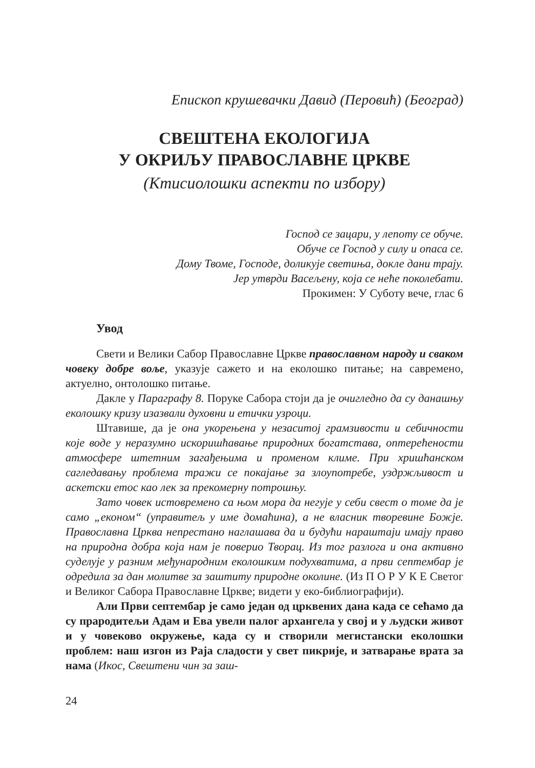Епископ крушевачки Давид (Перовић) (Београд)
СВЕШТЕНА ЕКОЛОГИЈА
У ОКРИЉУ ПРАВОСЛАВНЕ ЦРКВЕ
(Ктисиолошки аспекти по избору)
Господ се зацари, у лепоту се обуче.
Обуче се Господ у силу и опаса се.
Дому Твоме, Господе, доликује светиња, докле дани трају.
Јер утврди Васељену, која се неће поколебати.
Прокимен: У Суботу вече, глас 6
Увод
Свети и Велики Сабор Православне Цркве православном народу и сваком човеку добре воље, указује сажето и на еколошко питање; на савремено, актуелно, онтолошко питање.
Дакле у Параграфу 8. Поруке Сабора стоји да је очигледно да су данашњу еколошку кризу изазвали духовни и етички узроци.
Штавише, да је она укорењена у незаситој грамзивости и себичности које воде у неразумно искоришћавање природних богатстава, оптерећености атмосфере штетним загађењима и проме­ном климе. При хришћанском сагледавању проблема тражи се покајање за злоупотребе, уздржљивост и аскетски етос као лек за прекомерну потрошњу.
Зато човек истовремено са њом мора да негује у себи свест о томе да је само „економ“ (управитељ у име домаћина), а не власник творевине Божје. Православна Црква непрестано наглашава да и будући нараштаји имају право на природна добра која нам је поверио Творац. Из тог разлога и она активно суделује у разним међународним еколошким подухватима, а први септембар је одредила за дан молитве за заштиту природне околине. (Из П О Р У К Е Светог и Великог Сабора Православне Цркве; видети у еко-библиографији).
Али Први септембар је само један од црквених дана када се сећамо да су прародитељи Адам и Ева увели палог архангела у свој и у људски живот и у човеково окружење, када су и створили мегистански еколошки проблем: наш изгон из Раја сладости у свет пикрије, и затварање врата за нама (Икос, Свештени чин за заш-
24